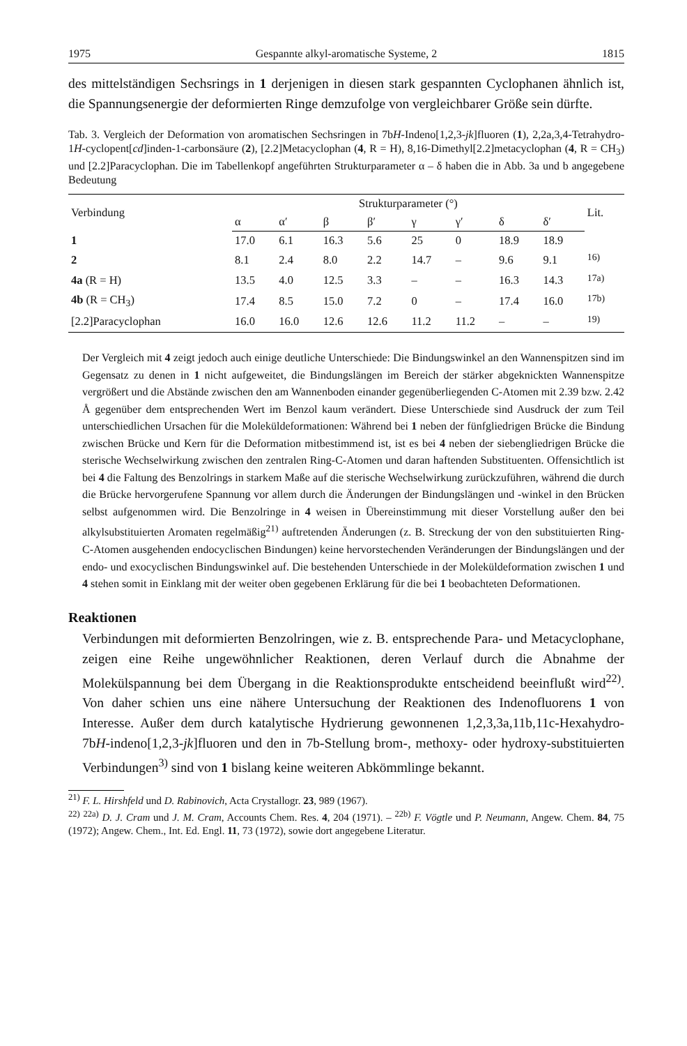1975 Gespannte alkyl-aromatische Systeme, 2 1815
des mittelständigen Sechsrings in 1 derjenigen in diesen stark gespannten Cyclophanen ähnlich ist, die Spannungsenergie der deformierten Ringe demzufolge von vergleichbarer Größe sein dürfte.
Tab. 3. Vergleich der Deformation von aromatischen Sechsringen in 7bH-Indeno[1,2,3-jk]fluoren (1), 2,2a,3,4-Tetrahydro-1H-cyclopent[cd]inden-1-carbonsäure (2), [2.2]Metacyclophan (4, R = H), 8,16-Dimethyl[2.2]metacyclophan (4, R = CH<sub>3</sub>) und [2.2]Paracyclophan. Die im Tabellenkopf angeführten Strukturparameter α – δ haben die in Abb. 3a und b angegebene Bedeutung
| Verbindung | Strukturparameter (°) | | | | | | | | Lit. |
| --- | --- | --- | --- | --- | --- | --- | --- | --- | --- |
| | α | α′ | β | β′ | γ | γ′ | δ | δ′ | |
| 1 | 17.0 | 6.1 | 16.3 | 5.6 | 25 | 0 | 18.9 | 18.9 | |
| 2 | 8.1 | 2.4 | 8.0 | 2.2 | 14.7 | – | 9.6 | 9.1 | <sup>16)</sup> |
| 4a (R = H) | 13.5 | 4.0 | 12.5 | 3.3 | – | – | 16.3 | 14.3 | <sup>17a)</sup> |
| 4b (R = CH<sub>3</sub>) | 17.4 | 8.5 | 15.0 | 7.2 | 0 | – | 17.4 | 16.0 | <sup>17b)</sup> |
| [2.2]Paracyclophan | 16.0 | 16.0 | 12.6 | 12.6 | 11.2 | 11.2 | – | – | <sup>19)</sup> |
Der Vergleich mit 4 zeigt jedoch auch einige deutliche Unterschiede: Die Bindungswinkel an den Wannenspitzen sind im Gegensatz zu denen in 1 nicht aufgeweitet, die Bindungslängen im Bereich der stärker abgeknickten Wannenspitze vergrößert und die Abstände zwischen den am Wannenboden einander gegenüberliegenden C-Atomen mit 2.39 bzw. 2.42 Å gegenüber dem entsprechenden Wert im Benzol kaum verändert. Diese Unterschiede sind Ausdruck der zum Teil unterschiedlichen Ursachen für die Moleküldeformationen: Während bei 1 neben der fünfgliedrigen Brücke die Bindung zwischen Brücke und Kern für die Deformation mitbestimmend ist, ist es bei 4 neben der siebengliedrigen Brücke die sterische Wechselwirkung zwischen den zentralen Ring-C-Atomen und daran haftenden Substituenten. Offensichtlich ist bei 4 die Faltung des Benzolrings in starkem Maße auf die sterische Wechselwirkung zurückzuführen, während die durch die Brücke hervorgerufene Spannung vor allem durch die Änderungen der Bindungslängen und -winkel in den Brücken selbst aufgenommen wird. Die Benzolringe in 4 weisen in Übereinstimmung mit dieser Vorstellung außer den bei alkylsubstituierten Aromaten regelmäßig<sup>21)</sup> auftretenden Änderungen (z. B. Streckung der von den substituierten Ring-C-Atomen ausgehenden endocyclischen Bindungen) keine hervorstechenden Veränderungen der Bindungslängen und der endo- und exocyclischen Bindungswinkel auf. Die bestehenden Unterschiede in der Moleküldeformation zwischen 1 und 4 stehen somit in Einklang mit der weiter oben gegebenen Erklärung für die bei 1 beobachteten Deformationen.
Reaktionen
Verbindungen mit deformierten Benzolringen, wie z. B. entsprechende Para- und Metacyclophane, zeigen eine Reihe ungewöhnlicher Reaktionen, deren Verlauf durch die Abnahme der Molekülspannung bei dem Übergang in die Reaktionsprodukte entscheidend beeinflußt wird<sup>22)</sup>. Von daher schien uns eine nähere Untersuchung der Reaktionen des Indenofluorens 1 von Interesse. Außer dem durch katalytische Hydrierung gewonnenen 1,2,3,3a,11b,11c-Hexahydro-7bH-indeno[1,2,3-jk]fluoren und den in 7b-Stellung brom-, methoxy- oder hydroxy-substituierten Verbindungen<sup>3)</sup> sind von 1 bislang keine weiteren Abkömmlinge bekannt.
<sup>21)</sup> F. L. Hirshfeld und D. Rabinovich, Acta Crystallogr. 23, 989 (1967).
<sup>22)</sup> <sup>22a)</sup> D. J. Cram und J. M. Cram, Accounts Chem. Res. 4, 204 (1971). – <sup>22b)</sup> F. Vögtle und P. Neumann, Angew. Chem. 84, 75 (1972); Angew. Chem., Int. Ed. Engl. 11, 73 (1972), sowie dort angegebene Literatur.